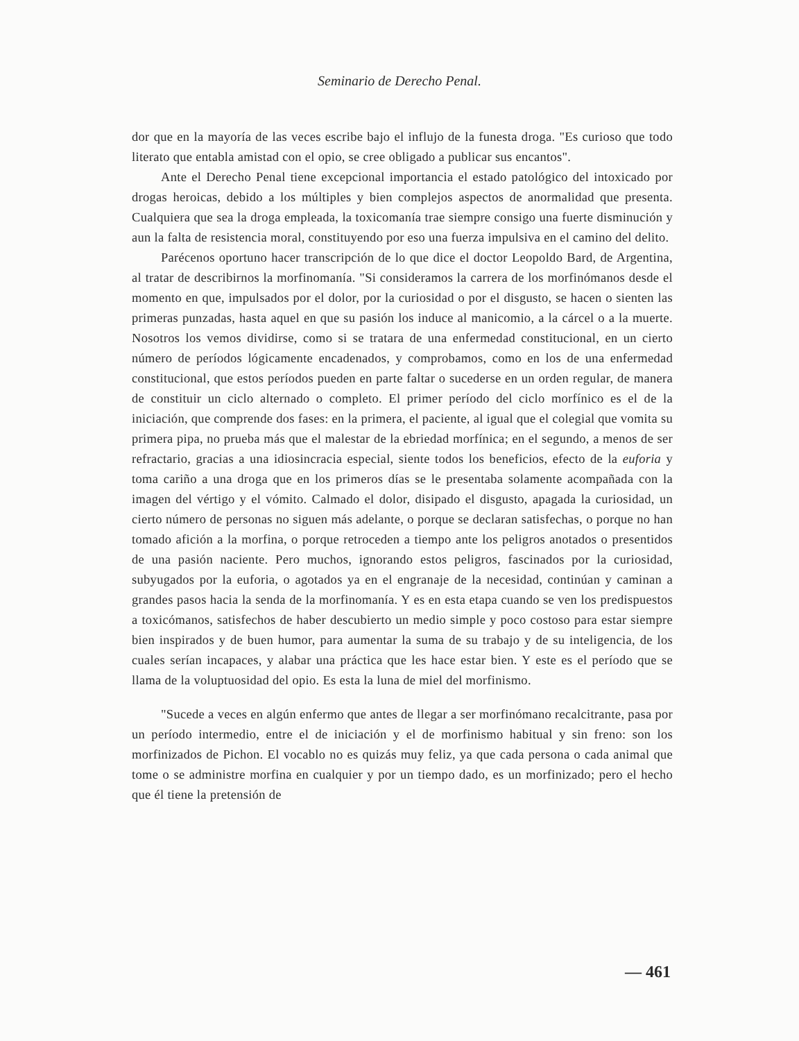Seminario de Derecho Penal.
dor que en la mayoría de las veces escribe bajo el influjo de la funesta droga. "Es curioso que todo literato que entabla amistad con el opio, se cree obligado a publicar sus encantos".
Ante el Derecho Penal tiene excepcional importancia el estado patológico del intoxicado por drogas heroicas, debido a los múltiples y bien complejos aspectos de anormalidad que presenta. Cualquiera que sea la droga empleada, la toxicomanía trae siempre consigo una fuerte disminución y aun la falta de resistencia moral, constituyendo por eso una fuerza impulsiva en el camino del delito.
Parécenos oportuno hacer transcripción de lo que dice el doctor Leopoldo Bard, de Argentina, al tratar de describirnos la morfinomanía. "Si consideramos la carrera de los morfinómanos desde el momento en que, impulsados por el dolor, por la curiosidad o por el disgusto, se hacen o sienten las primeras punzadas, hasta aquel en que su pasión los induce al manicomio, a la cárcel o a la muerte. Nosotros los vemos dividirse, como si se tratara de una enfermedad constitucional, en un cierto número de períodos lógicamente encadenados, y comprobamos, como en los de una enfermedad constitucional, que estos períodos pueden en parte faltar o sucederse en un orden regular, de manera de constituir un ciclo alternado o completo. El primer período del ciclo morfínico es el de la iniciación, que comprende dos fases: en la primera, el paciente, al igual que el colegial que vomita su primera pipa, no prueba más que el malestar de la ebriedad morfínica; en el segundo, a menos de ser refractario, gracias a una idiosincracia especial, siente todos los beneficios, efecto de la euforia y toma cariño a una droga que en los primeros días se le presentaba solamente acompañada con la imagen del vértigo y el vómito. Calmado el dolor, disipado el disgusto, apagada la curiosidad, un cierto número de personas no siguen más adelante, o porque se declaran satisfechas, o porque no han tomado afición a la morfina, o porque retroceden a tiempo ante los peligros anotados o presentidos de una pasión naciente. Pero muchos, ignorando estos peligros, fascinados por la curiosidad, subyugados por la euforia, o agotados ya en el engranaje de la necesidad, continúan y caminan a grandes pasos hacia la senda de la morfinomanía. Y es en esta etapa cuando se ven los predispuestos a toxicómanos, satisfechos de haber descubierto un medio simple y poco costoso para estar siempre bien inspirados y de buen humor, para aumentar la suma de su trabajo y de su inteligencia, de los cuales serían incapaces, y alabar una práctica que les hace estar bien. Y este es el período que se llama de la voluptuosidad del opio. Es esta la luna de miel del morfinismo.
"Sucede a veces en algún enfermo que antes de llegar a ser morfinómano recalcitrante, pasa por un período intermedio, entre el de iniciación y el de morfinismo habitual y sin freno: son los morfinizados de Pichon. El vocablo no es quizás muy feliz, ya que cada persona o cada animal que tome o se administre morfina en cualquier y por un tiempo dado, es un morfinizado; pero el hecho que él tiene la pretensión de
— 461